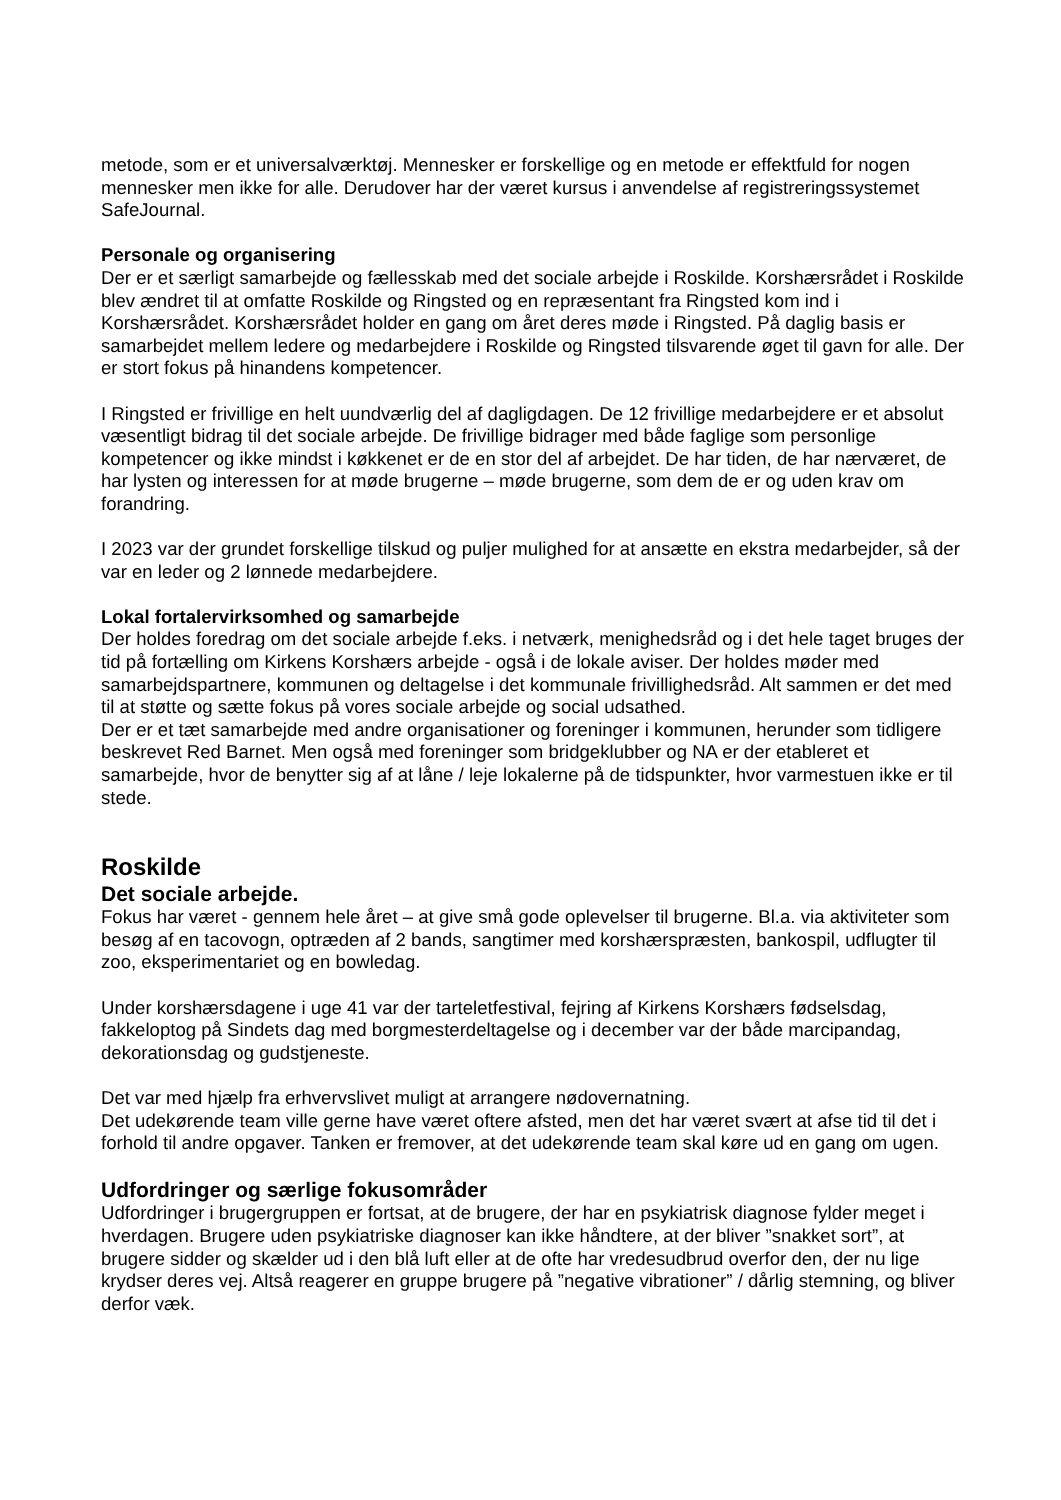metode, som er et universalværktøj. Mennesker er forskellige og en metode er effektfuld for nogen mennesker men ikke for alle. Derudover har der været kursus i anvendelse af registreringssystemet SafeJournal.
Personale og organisering
Der er et særligt samarbejde og fællesskab med det sociale arbejde i Roskilde. Korshærsrådet i Roskilde blev ændret til at omfatte Roskilde og Ringsted og en repræsentant fra Ringsted kom ind i Korshærsrådet. Korshærsrådet holder en gang om året deres møde i Ringsted. På daglig basis er samarbejdet mellem ledere og medarbejdere i Roskilde og Ringsted tilsvarende øget til gavn for alle. Der er stort fokus på hinandens kompetencer.
I Ringsted er frivillige en helt uundværlig del af dagligdagen. De 12 frivillige medarbejdere er et absolut væsentligt bidrag til det sociale arbejde. De frivillige bidrager med både faglige som personlige kompetencer og ikke mindst i køkkenet er de en stor del af arbejdet. De har tiden, de har nærværet, de har lysten og interessen for at møde brugerne – møde brugerne, som dem de er og uden krav om forandring.
I 2023 var der grundet forskellige tilskud og puljer mulighed for at ansætte en ekstra medarbejder, så der var en leder og 2 lønnede medarbejdere.
Lokal fortalervirksomhed og samarbejde
Der holdes foredrag om det sociale arbejde f.eks. i netværk, menighedsråd og i det hele taget bruges der tid på fortælling om Kirkens Korshærs arbejde - også i de lokale aviser. Der holdes møder med samarbejdspartnere, kommunen og deltagelse i det kommunale frivillighedsråd. Alt sammen er det med til at støtte og sætte fokus på vores sociale arbejde og social udsathed.
Der er et tæt samarbejde med andre organisationer og foreninger i kommunen, herunder som tidligere beskrevet Red Barnet. Men også med foreninger som bridgeklubber og NA er der etableret et samarbejde, hvor de benytter sig af at låne / leje lokalerne på de tidspunkter, hvor varmestuen ikke er til stede.
Roskilde
Det sociale arbejde.
Fokus har været - gennem hele året – at give små gode oplevelser til brugerne. Bl.a. via aktiviteter som besøg af en tacovogn, optræden af 2 bands, sangtimer med korshærspræsten, bankospil, udflugter til zoo, eksperimentariet og en bowledag.
Under korshærsdagene i uge 41 var der tarteletfestival, fejring af Kirkens Korshærs fødselsdag, fakkeloptog på Sindets dag med borgmesterdeltagelse og i december var der både marcipandag, dekorationsdag og gudstjeneste.
Det var med hjælp fra erhvervslivet muligt at arrangere nødovernatning.
Det udekørende team ville gerne have været oftere afsted, men det har været svært at afse tid til det i forhold til andre opgaver. Tanken er fremover, at det udekørende team skal køre ud en gang om ugen.
Udfordringer og særlige fokusområder
Udfordringer i brugergruppen er fortsat, at de brugere, der har en psykiatrisk diagnose fylder meget i hverdagen. Brugere uden psykiatriske diagnoser kan ikke håndtere, at der bliver ”snakket sort”, at brugere sidder og skælder ud i den blå luft eller at de ofte har vredesudbrud overfor den, der nu lige krydser deres vej. Altså reagerer en gruppe brugere på ”negative vibrationer” / dårlig stemning, og bliver derfor væk.